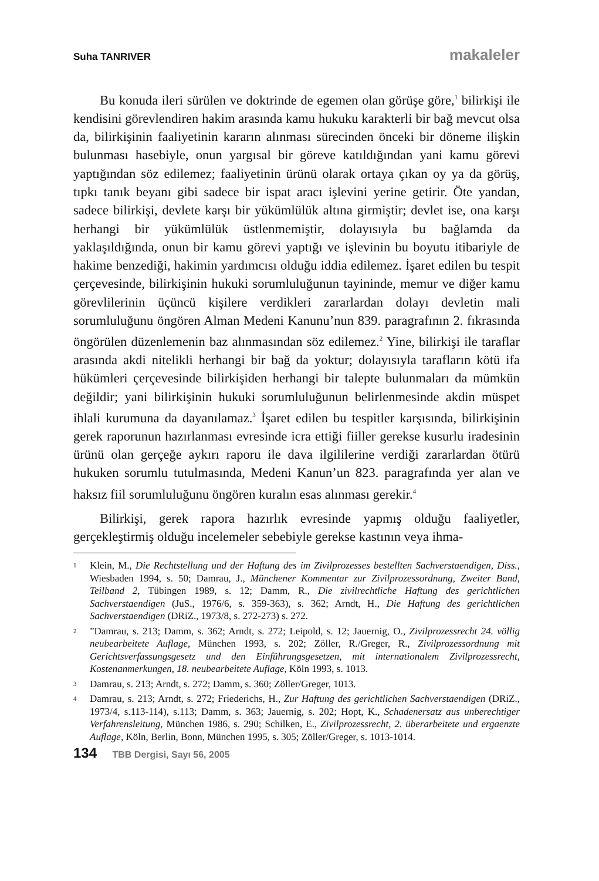Suha TANRIVER makaleler
Bu konuda ileri sürülen ve doktrinde de egemen olan görüşe göre,<sup>1</sup> bilirkişi ile kendisini görevlendiren hakim arasında kamu hukuku karakterli bir bağ mevcut olsa da, bilirkişinin faaliyetinin kararın alınması sürecinden önceki bir döneme ilişkin bulunması hasebiyle, onun yargısal bir göreve katıldığından yani kamu görevi yaptığından söz edilemez; faaliyetinin ürünü olarak ortaya çıkan oy ya da görüş, tıpkı tanık beyanı gibi sadece bir ispat aracı işlevini yerine getirir. Öte yandan, sadece bilirkişi, devlete karşı bir yükümlülük altına girmiştir; devlet ise, ona karşı herhangi bir yükümlülük üstlenmemiştir, dolayısıyla bu bağlamda da yaklaşıldığında, onun bir kamu görevi yaptığı ve işlevinin bu boyutu itibariyle de hakime benzediği, hakimin yardımcısı olduğu iddia edilemez. İşaret edilen bu tespit çerçevesinde, bilirkişinin hukuki sorumluluğunun tayininde, memur ve diğer kamu görevlilerinin üçüncü kişilere verdikleri zararlardan dolayı devletin mali sorumluluğunu öngören Alman Medeni Kanunu’nun 839. paragrafının 2. fıkrasında öngörülen düzenlemenin baz alınmasından söz edilemez.<sup>2</sup> Yine, bilirkişi ile taraflar arasında akdi nitelikli herhangi bir bağ da yoktur; dolayısıyla tarafların kötü ifa hükümleri çerçevesinde bilirkişiden herhangi bir talepte bulunmaları da mümkün değildir; yani bilirkişinin hukuki sorumluluğunun belirlenmesinde akdin müspet ihlali kurumuna da dayanılamaz.<sup>3</sup> İşaret edilen bu tespitler karşısında, bilirkişinin gerek raporunun hazırlanması evresinde icra ettiği fiiller gerekse kusurlu iradesinin ürünü olan gerçeğe aykırı raporu ile dava ilgililerine verdiği zararlardan ötürü hukuken sorumlu tutulmasında, Medeni Kanun’un 823. paragrafında yer alan ve haksız fiil sorumluluğunu öngören kuralın esas alınması gerekir.<sup>4</sup>
Bilirkişi, gerek rapora hazırlık evresinde yapmış olduğu faaliyetler, gerçekleştirmiş olduğu incelemeler sebebiyle gerekse kastının veya ihma-
1 Klein, M., Die Rechtstellung und der Haftung des im Zivilprozesses bestellten Sachverstaendigen, Diss., Wiesbaden 1994, s. 50; Damrau, J., Münchener Kommentar zur Zivilprozessordnung, Zweiter Band, Teilband 2, Tübingen 1989, s. 12; Damm, R., Die zivilrechtliche Haftung des gerichtlichen Sachverstaendigen (JuS., 1976/6, s. 359-363), s. 362; Arndt, H., Die Haftung des gerichtlichen Sachverstaendigen (DRiZ., 1973/8, s. 272-273) s. 272.
2”Damrau, s. 213; Damm, s. 362; Arndt, s. 272; Leipold, s. 12; Jauernig, O., Zivilprozessrecht 24. völlig neubearbeitete Auflage, München 1993, s. 202; Zöller, R./Greger, R., Zivilprozessordnung mit Gerichtsverfassungsgesetz und den Einführungsgesetzen, mit internationalem Zivilprozessrecht, Kostenanmerkungen, 18. neubearbeitete Auflage, Köln 1993, s. 1013.
3 Damrau, s. 213; Arndt, s. 272; Damm, s. 360; Zöller/Greger, 1013.
4 Damrau, s. 213; Arndt, s. 272; Friederichs, H., Zur Haftung des gerichtlichen Sachverstaendigen (DRiZ., 1973/4, s.113-114), s.113; Damm, s. 363; Jauernig, s. 202; Hopt, K., Schadenersatz aus unberechtiger Verfahrensleitung, München 1986, s. 290; Schilken, E., Zivilprozessrecht, 2. überarbeitete und ergaenzte Auflage, Köln, Berlin, Bonn, München 1995, s. 305; Zöller/Greger, s. 1013-1014.
134 TBB Dergisi, Sayı 56, 2005